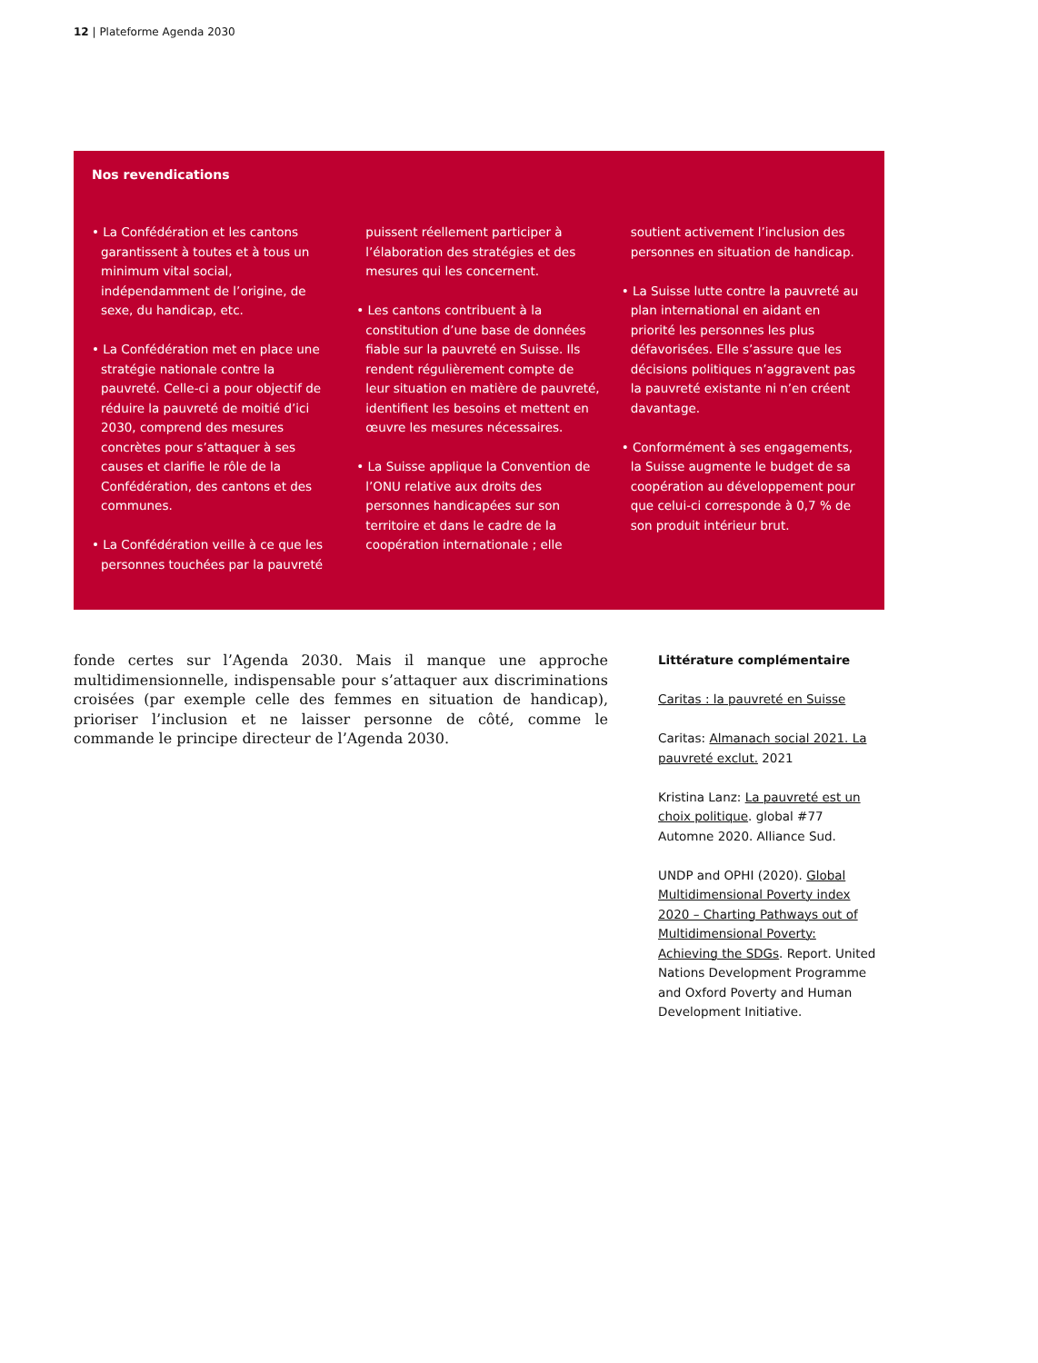12 | Plateforme Agenda 2030
Nos revendications
• La Confédération et les cantons garantissent à toutes et à tous un minimum vital social, indépendamment de l’origine, de sexe, du handicap, etc.
• La Confédération met en place une stratégie nationale contre la pauvreté. Celle-ci a pour objectif de réduire la pauvreté de moitié d’ici 2030, comprend des mesures concrètes pour s’attaquer à ses causes et clarifie le rôle de la Confédération, des cantons et des communes.
• La Confédération veille à ce que les personnes touchées par la pauvreté puissent réellement participer à l’élaboration des stratégies et des mesures qui les concernent.
• Les cantons contribuent à la constitution d’une base de données fiable sur la pauvreté en Suisse. Ils rendent régulièrement compte de leur situation en matière de pauvreté, identifient les besoins et mettent en œuvre les mesures nécessaires.
• La Suisse applique la Convention de l’ONU relative aux droits des personnes handicapées sur son territoire et dans le cadre de la coopération internationale ; elle soutient activement l’inclusion des personnes en situation de handicap.
• La Suisse lutte contre la pauvreté au plan international en aidant en priorité les personnes les plus défavorisées. Elle s’assure que les décisions politiques n’aggravent pas la pauvreté existante ni n’en créent davantage.
• Conformément à ses engagements, la Suisse augmente le budget de sa coopération au développement pour que celui-ci corresponde à 0,7 % de son produit intérieur brut.
fonde certes sur l’Agenda 2030. Mais il manque une approche multidimensionnelle, indispensable pour s’attaquer aux discriminations croisées (par exemple celle des femmes en situation de handicap), prioriser l’inclusion et ne laisser personne de côté, comme le commande le principe directeur de l’Agenda 2030.
Littérature complémentaire
Caritas : la pauvreté en Suisse
Caritas: Almanach social 2021. La pauvreté exclut. 2021
Kristina Lanz: La pauvreté est un choix politique. global #77 Automne 2020. Alliance Sud.
UNDP and OPHI (2020). Global Multidimensional Poverty index 2020 – Charting Pathways out of Multidimensional Poverty: Achieving the SDGs. Report. United Nations Development Programme and Oxford Poverty and Human Development Initiative.